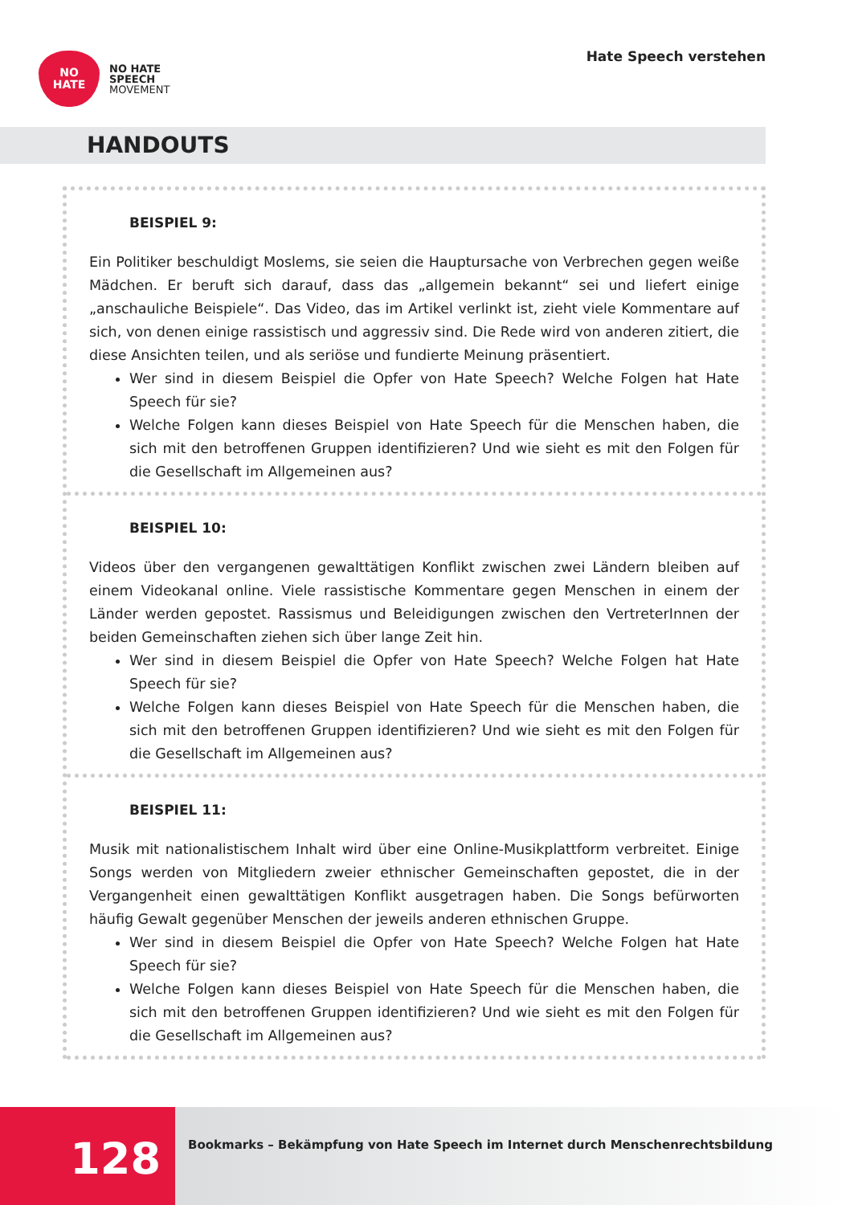NO
HATE
NO HATE
SPEECH
MOVEMENT
Hate Speech verstehen
HANDOUTS
BEISPIEL 9:
Ein Politiker beschuldigt Moslems, sie seien die Hauptursache von Verbrechen gegen weiße Mädchen. Er beruft sich darauf, dass das „allgemein bekannt“ sei und liefert einige „anschauliche Beispiele“. Das Video, das im Artikel verlinkt ist, zieht viele Kommentare auf sich, von denen einige rassistisch und aggressiv sind. Die Rede wird von anderen zitiert, die diese Ansichten teilen, und als seriöse und fundierte Meinung präsentiert.
Wer sind in diesem Beispiel die Opfer von Hate Speech? Welche Folgen hat Hate Speech für sie?
Welche Folgen kann dieses Beispiel von Hate Speech für die Menschen haben, die sich mit den betroffenen Gruppen identifizieren? Und wie sieht es mit den Folgen für die Gesellschaft im Allgemeinen aus?
BEISPIEL 10:
Videos über den vergangenen gewalttätigen Konflikt zwischen zwei Ländern bleiben auf einem Videokanal online. Viele rassistische Kommentare gegen Menschen in einem der Länder werden gepostet. Rassismus und Beleidigungen zwischen den VertreterInnen der beiden Gemeinschaften ziehen sich über lange Zeit hin.
Wer sind in diesem Beispiel die Opfer von Hate Speech? Welche Folgen hat Hate Speech für sie?
Welche Folgen kann dieses Beispiel von Hate Speech für die Menschen haben, die sich mit den betroffenen Gruppen identifizieren? Und wie sieht es mit den Folgen für die Gesellschaft im Allgemeinen aus?
BEISPIEL 11:
Musik mit nationalistischem Inhalt wird über eine Online-Musikplattform verbreitet. Einige Songs werden von Mitgliedern zweier ethnischer Gemeinschaften gepostet, die in der Vergangenheit einen gewalttätigen Konflikt ausgetragen haben. Die Songs befürworten häufig Gewalt gegenüber Menschen der jeweils anderen ethnischen Gruppe.
Wer sind in diesem Beispiel die Opfer von Hate Speech? Welche Folgen hat Hate Speech für sie?
Welche Folgen kann dieses Beispiel von Hate Speech für die Menschen haben, die sich mit den betroffenen Gruppen identifizieren? Und wie sieht es mit den Folgen für die Gesellschaft im Allgemeinen aus?
128
Bookmarks – Bekämpfung von Hate Speech im Internet durch Menschenrechtsbildung